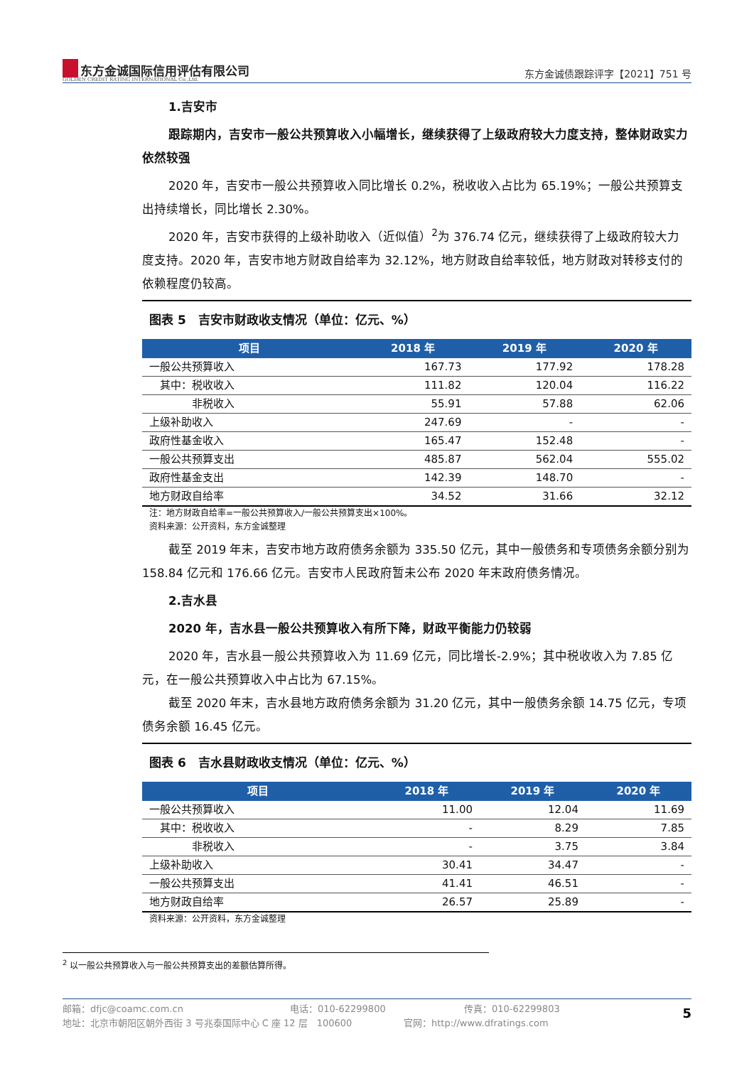东方金诚国际信用评估有限公司
GOLDEN CREDIT RATING INTERNATIONAL Co.,Ltd.
东方金诚债跟踪评字【2021】751 号
1.吉安市
跟踪期内，吉安市一般公共预算收入小幅增长，继续获得了上级政府较大力度支持，整体财政实力依然较强
2020 年，吉安市一般公共预算收入同比增长 0.2%，税收收入占比为 65.19%；一般公共预算支出持续增长，同比增长 2.30%。
2020 年，吉安市获得的上级补助收入（近似值）<sup>2</sup>为 376.74 亿元，继续获得了上级政府较大力度支持。2020 年，吉安市地方财政自给率为 32.12%，地方财政自给率较低，地方财政对转移支付的依赖程度仍较高。
图表 5　吉安市财政收支情况（单位：亿元、%）
| 项目 | 2018 年 | 2019 年 | 2020 年 |
| --- | --- | --- | --- |
| 一般公共预算收入 | 167.73 | 177.92 | 178.28 |
| 其中：税收收入 | 111.82 | 120.04 | 116.22 |
| 非税收入 | 55.91 | 57.88 | 62.06 |
| 上级补助收入 | 247.69 | - | - |
| 政府性基金收入 | 165.47 | 152.48 | - |
| 一般公共预算支出 | 485.87 | 562.04 | 555.02 |
| 政府性基金支出 | 142.39 | 148.70 | - |
| 地方财政自给率 | 34.52 | 31.66 | 32.12 |
注：地方财政自给率=一般公共预算收入/一般公共预算支出×100%。
资料来源：公开资料，东方金诚整理
截至 2019 年末，吉安市地方政府债务余额为 335.50 亿元，其中一般债务和专项债务余额分别为 158.84 亿元和 176.66 亿元。吉安市人民政府暂未公布 2020 年末政府债务情况。
2.吉水县
2020 年，吉水县一般公共预算收入有所下降，财政平衡能力仍较弱
2020 年，吉水县一般公共预算收入为 11.69 亿元，同比增长-2.9%；其中税收收入为 7.85 亿元，在一般公共预算收入中占比为 67.15%。
截至 2020 年末，吉水县地方政府债务余额为 31.20 亿元，其中一般债务余额 14.75 亿元，专项债务余额 16.45 亿元。
图表 6　吉水县财政收支情况（单位：亿元、%）
| 项目 | 2018 年 | 2019 年 | 2020 年 |
| --- | --- | --- | --- |
| 一般公共预算收入 | 11.00 | 12.04 | 11.69 |
| 其中：税收收入 | - | 8.29 | 7.85 |
| 非税收入 | - | 3.75 | 3.84 |
| 上级补助收入 | 30.41 | 34.47 | - |
| 一般公共预算支出 | 41.41 | 46.51 | - |
| 地方财政自给率 | 26.57 | 25.89 | - |
资料来源：公开资料，东方金诚整理
<sup>2</sup> 以一般公共预算收入与一般公共预算支出的差额估算所得。
邮箱：dfjc@coamc.com.cn 电话：010-62299800 传真：010-62299803
地址：北京市朝阳区朝外西街 3 号兆泰国际中心 C 座 12 层　100600 官网：http://www.dfratings.com
5